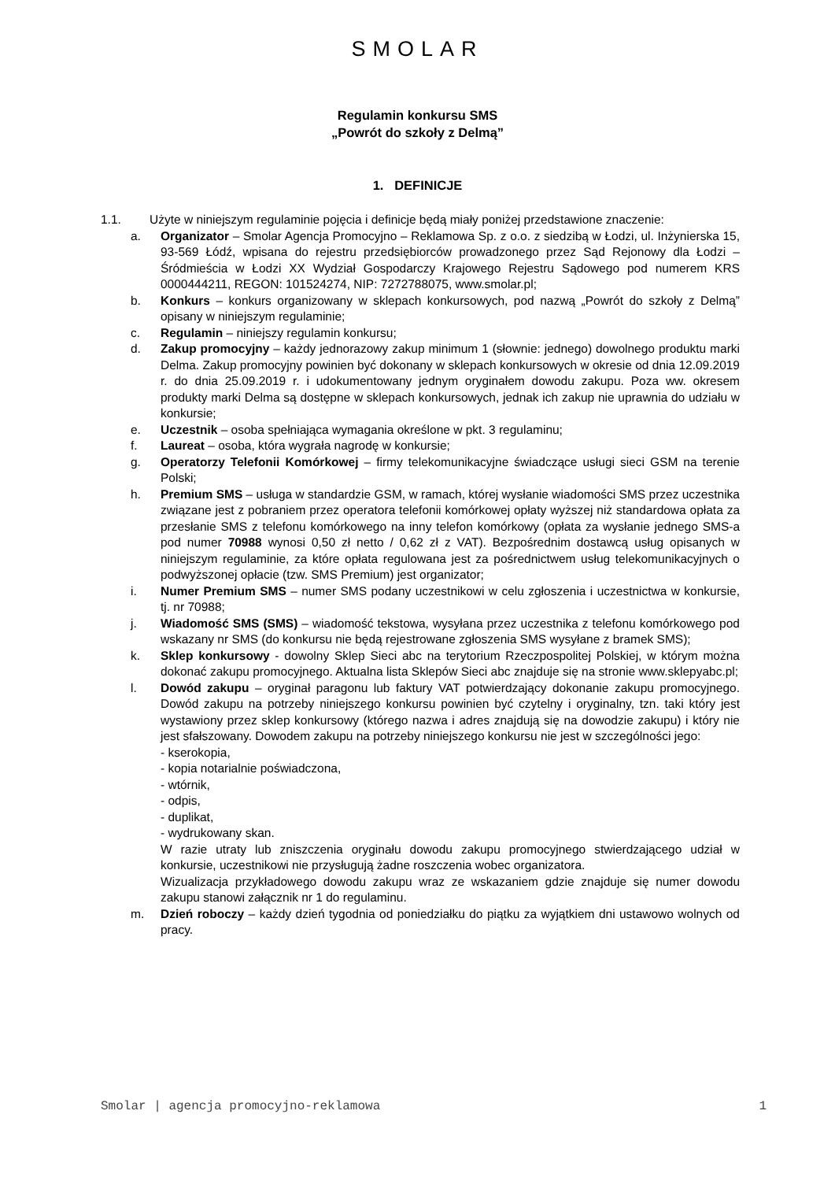SMOLAR
Regulamin konkursu SMS
„Powrót do szkoły z Delmą”
1. DEFINICJE
1.1. Użyte w niniejszym regulaminie pojęcia i definicje będą miały poniżej przedstawione znaczenie:
a. Organizator – Smolar Agencja Promocyjno – Reklamowa Sp. z o.o. z siedzibą w Łodzi, ul. Inżynierska 15, 93-569 Łódź, wpisana do rejestru przedsiębiorców prowadzonego przez Sąd Rejonowy dla Łodzi – Śródmieścia w Łodzi XX Wydział Gospodarczy Krajowego Rejestru Sądowego pod numerem KRS 0000444211, REGON: 101524274, NIP: 7272788075, www.smolar.pl;
b. Konkurs – konkurs organizowany w sklepach konkursowych, pod nazwą „Powrót do szkoły z Delmą” opisany w niniejszym regulaminie;
c. Regulamin – niniejszy regulamin konkursu;
d. Zakup promocyjny – każdy jednorazowy zakup minimum 1 (słownie: jednego) dowolnego produktu marki Delma. Zakup promocyjny powinien być dokonany w sklepach konkursowych w okresie od dnia 12.09.2019 r. do dnia 25.09.2019 r. i udokumentowany jednym oryginałem dowodu zakupu. Poza ww. okresem produkty marki Delma są dostępne w sklepach konkursowych, jednak ich zakup nie uprawnia do udziału w konkursie;
e. Uczestnik – osoba spełniająca wymagania określone w pkt. 3 regulaminu;
f. Laureat – osoba, która wygrała nagrodę w konkursie;
g. Operatorzy Telefonii Komórkowej – firmy telekomunikacyjne świadczące usługi sieci GSM na terenie Polski;
h. Premium SMS – usługa w standardzie GSM, w ramach, której wysłanie wiadomości SMS przez uczestnika związane jest z pobraniem przez operatora telefonii komórkowej opłaty wyższej niż standardowa opłata za przesłanie SMS z telefonu komórkowego na inny telefon komórkowy (opłata za wysłanie jednego SMS-a pod numer 70988 wynosi 0,50 zł netto / 0,62 zł z VAT). Bezpośrednim dostawcą usług opisanych w niniejszym regulaminie, za które opłata regulowana jest za pośrednictwem usług telekomunikacyjnych o podwyższonej opłacie (tzw. SMS Premium) jest organizator;
i. Numer Premium SMS – numer SMS podany uczestnikowi w celu zgłoszenia i uczestnictwa w konkursie, tj. nr 70988;
j. Wiadomość SMS (SMS) – wiadomość tekstowa, wysyłana przez uczestnika z telefonu komórkowego pod wskazany nr SMS (do konkursu nie będą rejestrowane zgłoszenia SMS wysyłane z bramek SMS);
k. Sklep konkursowy - dowolny Sklep Sieci abc na terytorium Rzeczpospolitej Polskiej, w którym można dokonać zakupu promocyjnego. Aktualna lista Sklepów Sieci abc znajduje się na stronie www.sklepyabc.pl;
l. Dowód zakupu – oryginał paragonu lub faktury VAT potwierdzający dokonanie zakupu promocyjnego. Dowód zakupu na potrzeby niniejszego konkursu powinien być czytelny i oryginalny, tzn. taki który jest wystawiony przez sklep konkursowy (którego nazwa i adres znajdują się na dowodzie zakupu) i który nie jest sfałszowany. Dowodem zakupu na potrzeby niniejszego konkursu nie jest w szczególności jego:
- kserokopia,
- kopia notarialnie poświadczona,
- wtórnik,
- odpis,
- duplikat,
- wydrukowany skan.
W razie utraty lub zniszczenia oryginału dowodu zakupu promocyjnego stwierdzającego udział w konkursie, uczestnikowi nie przysługują żadne roszczenia wobec organizatora.
Wizualizacja przykładowego dowodu zakupu wraz ze wskazaniem gdzie znajduje się numer dowodu zakupu stanowi załącznik nr 1 do regulaminu.
m. Dzień roboczy – każdy dzień tygodnia od poniedziałku do piątku za wyjątkiem dni ustawowo wolnych od pracy.
Smolar | agencja promocyjno-reklamowa 1